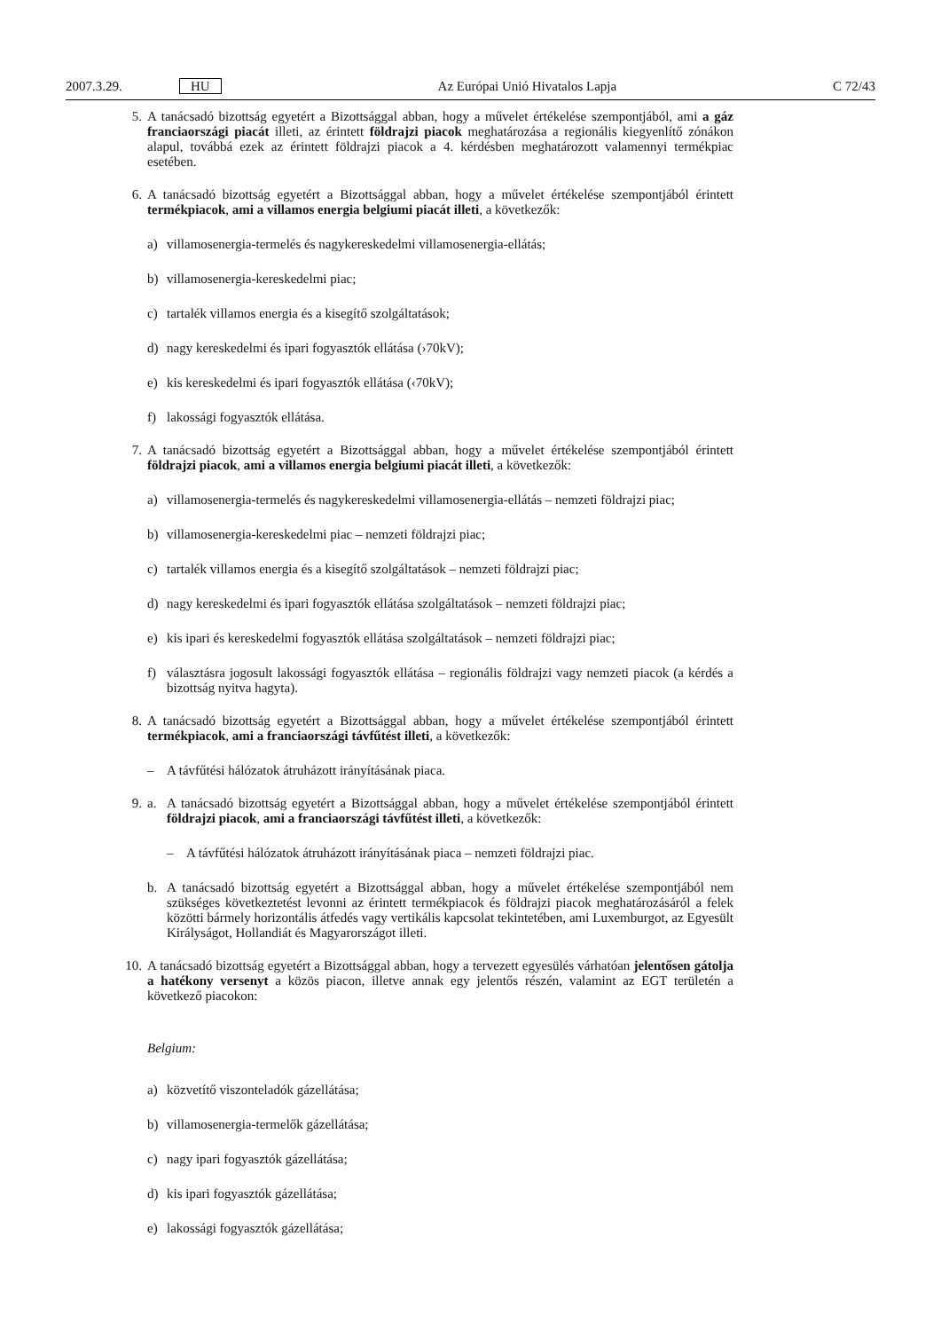2007.3.29. HU Az Európai Unió Hivatalos Lapja C 72/43
5. A tanácsadó bizottság egyetért a Bizottsággal abban, hogy a művelet értékelése szempontjából, ami a gáz franciaországi piacát illeti, az érintett földrajzi piacok meghatározása a regionális kiegyenlítő zónákon alapul, továbbá ezek az érintett földrajzi piacok a 4. kérdésben meghatározott valamennyi termékpiac esetében.
6. A tanácsadó bizottság egyetért a Bizottsággal abban, hogy a művelet értékelése szempontjából érintett termékpiacok, ami a villamos energia belgiumi piacát illeti, a következők:
a) villamosenergia-termelés és nagykereskedelmi villamosenergia-ellátás;
b) villamosenergia-kereskedelmi piac;
c) tartalék villamos energia és a kisegítő szolgáltatások;
d) nagy kereskedelmi és ipari fogyasztók ellátása (›70kV);
e) kis kereskedelmi és ipari fogyasztók ellátása (‹70kV);
f) lakossági fogyasztók ellátása.
7. A tanácsadó bizottság egyetért a Bizottsággal abban, hogy a művelet értékelése szempontjából érintett földrajzi piacok, ami a villamos energia belgiumi piacát illeti, a következők:
a) villamosenergia-termelés és nagykereskedelmi villamosenergia-ellátás – nemzeti földrajzi piac;
b) villamosenergia-kereskedelmi piac – nemzeti földrajzi piac;
c) tartalék villamos energia és a kisegítő szolgáltatások – nemzeti földrajzi piac;
d) nagy kereskedelmi és ipari fogyasztók ellátása szolgáltatások – nemzeti földrajzi piac;
e) kis ipari és kereskedelmi fogyasztók ellátása szolgáltatások – nemzeti földrajzi piac;
f) választásra jogosult lakossági fogyasztók ellátása – regionális földrajzi vagy nemzeti piacok (a kérdés a bizottság nyitva hagyta).
8. A tanácsadó bizottság egyetért a Bizottsággal abban, hogy a művelet értékelése szempontjából érintett termékpiacok, ami a franciaországi távfűtést illeti, a következők:
– A távfűtési hálózatok átruházott irányításának piaca.
9. a. A tanácsadó bizottság egyetért a Bizottsággal abban, hogy a művelet értékelése szempontjából érintett földrajzi piacok, ami a franciaországi távfűtést illeti, a következők:
– A távfűtési hálózatok átruházott irányításának piaca – nemzeti földrajzi piac.
b. A tanácsadó bizottság egyetért a Bizottsággal abban, hogy a művelet értékelése szempontjából nem szükséges következtetést levonni az érintett termékpiacok és földrajzi piacok meghatározásáról a felek közötti bármely horizontális átfedés vagy vertikális kapcsolat tekintetében, ami Luxemburgot, az Egyesült Királyságot, Hollandiát és Magyarországot illeti.
10. A tanácsadó bizottság egyetért a Bizottsággal abban, hogy a tervezett egyesülés várhatóan jelentősen gátolja a hatékony versenyt a közös piacon, illetve annak egy jelentős részén, valamint az EGT területén a következő piacokon:
Belgium:
a) közvetítő viszonteladók gázellátása;
b) villamosenergia-termelők gázellátása;
c) nagy ipari fogyasztók gázellátása;
d) kis ipari fogyasztók gázellátása;
e) lakossági fogyasztók gázellátása;